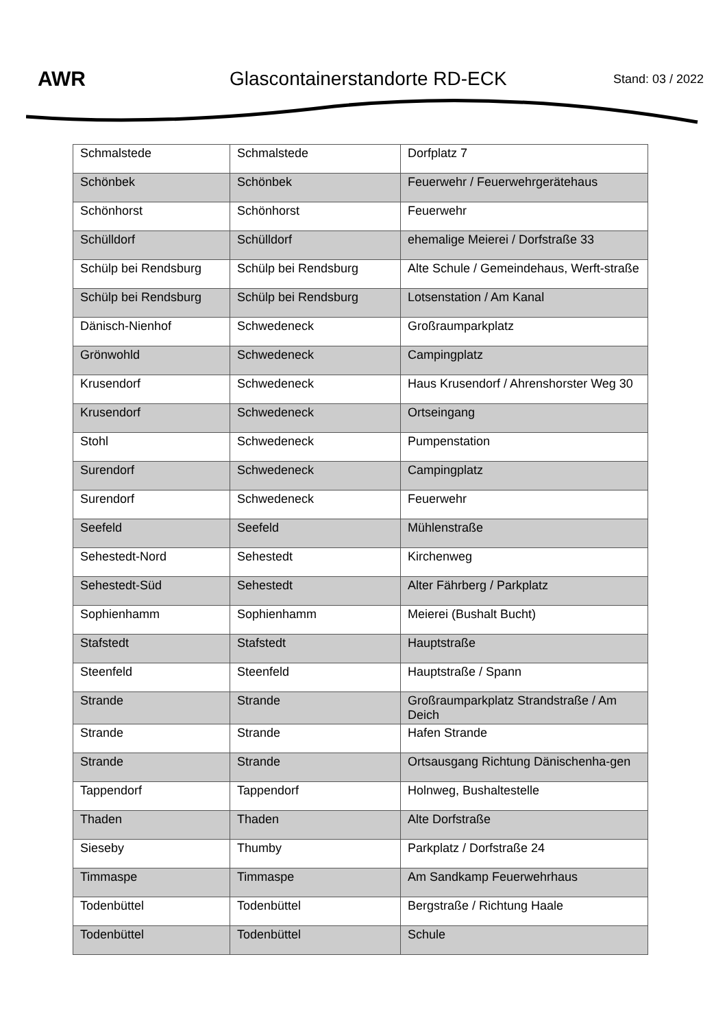AWR Glascontainerstandorte RD-ECK
Stand: 03 / 2022
| Schmalstede | Schmalstede | Dorfplatz 7 |
| Schönbek | Schönbek | Feuerwehr / Feuerwehrgerätehaus |
| Schönhorst | Schönhorst | Feuerwehr |
| Schülldorf | Schülldorf | ehemalige Meierei / Dorfstraße 33 |
| Schülp bei Rendsburg | Schülp bei Rendsburg | Alte Schule / Gemeindehaus, Werft-straße |
| Schülp bei Rendsburg | Schülp bei Rendsburg | Lotsenstation / Am Kanal |
| Dänisch-Nienhof | Schwedeneck | Großraumparkplatz |
| Grönwohld | Schwedeneck | Campingplatz |
| Krusendorf | Schwedeneck | Haus Krusendorf / Ahrenshorster Weg 30 |
| Krusendorf | Schwedeneck | Ortseingang |
| Stohl | Schwedeneck | Pumpenstation |
| Surendorf | Schwedeneck | Campingplatz |
| Surendorf | Schwedeneck | Feuerwehr |
| Seefeld | Seefeld | Mühlenstraße |
| Sehestedt-Nord | Sehestedt | Kirchenweg |
| Sehestedt-Süd | Sehestedt | Alter Fährberg / Parkplatz |
| Sophienhamm | Sophienhamm | Meierei (Bushalt Bucht) |
| Stafstedt | Stafstedt | Hauptstraße |
| Steenfeld | Steenfeld | Hauptstraße / Spann |
| Strande | Strande | Großraumparkplatz Strandstraße / Am Deich |
| Strande | Strande | Hafen Strande |
| Strande | Strande | Ortsausgang Richtung Dänischenha-gen |
| Tappendorf | Tappendorf | Holnweg, Bushaltestelle |
| Thaden | Thaden | Alte Dorfstraße |
| Sieseby | Thumby | Parkplatz / Dorfstraße 24 |
| Timmaspe | Timmaspe | Am Sandkamp Feuerwehrhaus |
| Todenbüttel | Todenbüttel | Bergstraße / Richtung Haale |
| Todenbüttel | Todenbüttel | Schule |